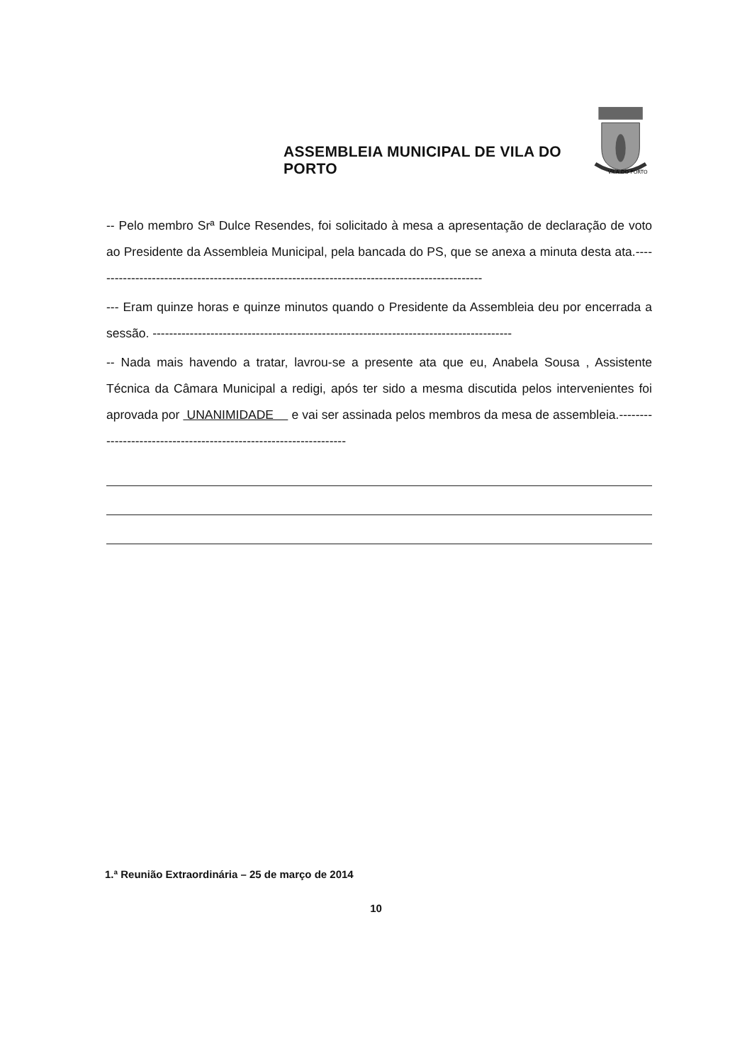ASSEMBLEIA MUNICIPAL DE VILA DO PORTO
VILA DO PORTO
-- Pelo membro Srª Dulce Resendes, foi solicitado à mesa a apresentação de declaração de voto ao Presidente da Assembleia Municipal, pela bancada do PS, que se anexa a minuta desta ata.-----------------------------------------------------------------------------------------------
--- Eram quinze horas e quinze minutos quando o Presidente da Assembleia deu por encerrada a sessão. ---------------------------------------------------------------------------------------
-- Nada mais havendo a tratar, lavrou-se a presente ata que eu, Anabela Sousa , Assistente Técnica da Câmara Municipal a redigi, após ter sido a mesma discutida pelos intervenientes foi aprovada por UNANIMIDADE e vai ser assinada pelos membros da mesa de assembleia.------------------------------------------------------------------
1.ª Reunião Extraordinária – 25 de março de 2014
10